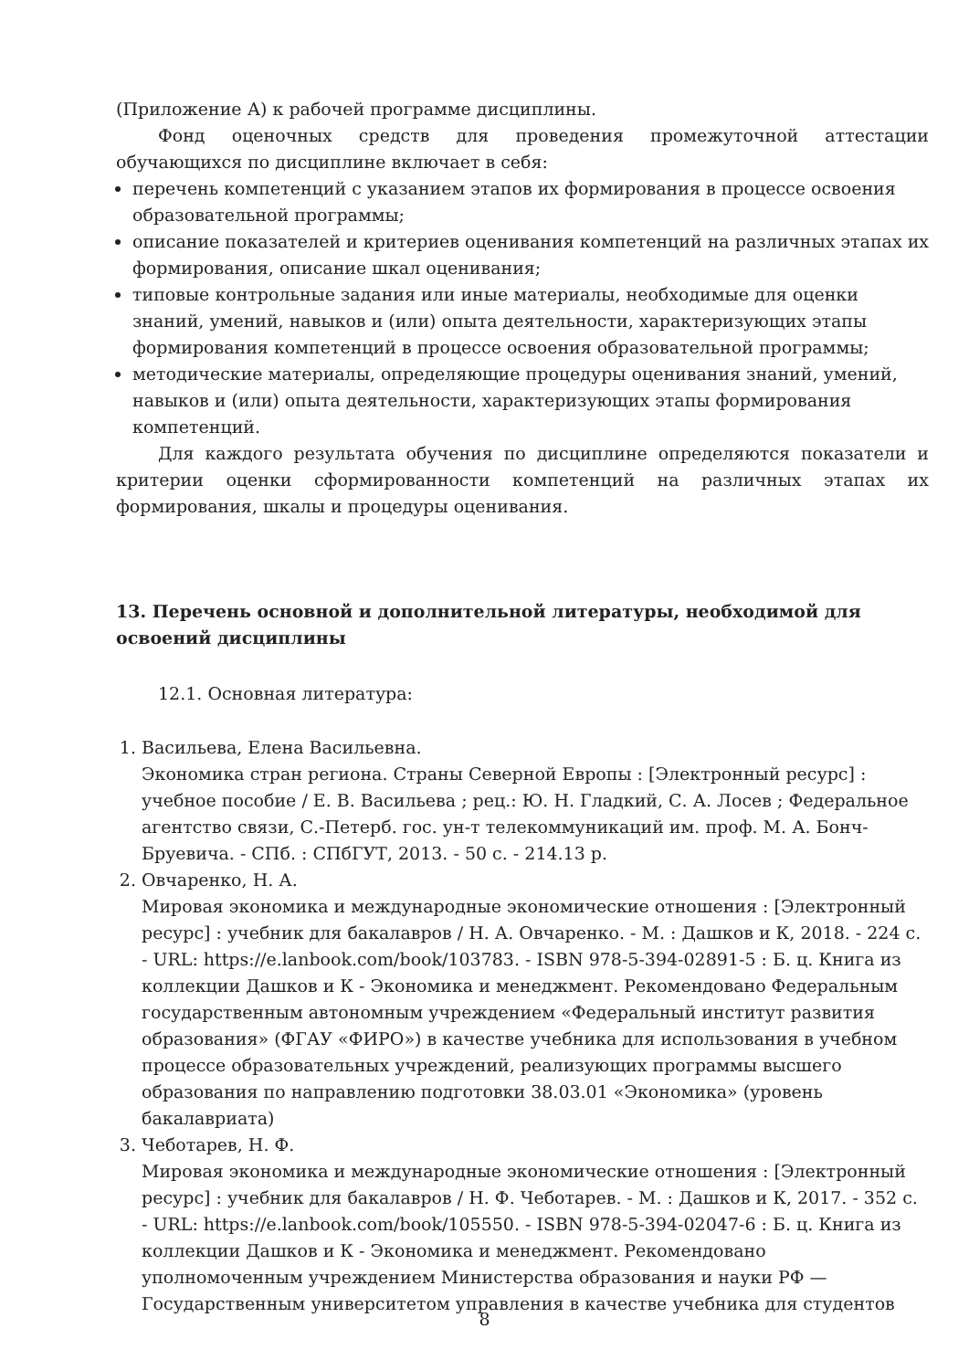(Приложение А) к рабочей программе дисциплины.
Фонд оценочных средств для проведения промежуточной аттестации обучающихся по дисциплине включает в себя:
перечень компетенций с указанием этапов их формирования в процессе освоения образовательной программы;
описание показателей и критериев оценивания компетенций на различных этапах их формирования, описание шкал оценивания;
типовые контрольные задания или иные материалы, необходимые для оценки знаний, умений, навыков и (или) опыта деятельности, характеризующих этапы формирования компетенций в процессе освоения образовательной программы;
методические материалы, определяющие процедуры оценивания знаний, умений, навыков и (или) опыта деятельности, характеризующих этапы формирования компетенций.
Для каждого результата обучения по дисциплине определяются показатели и критерии оценки сформированности компетенций на различных этапах их формирования, шкалы и процедуры оценивания.
13. Перечень основной и дополнительной литературы, необходимой для освоений дисциплины
12.1. Основная литература:
1. Васильева, Елена Васильевна.
Экономика стран региона. Страны Северной Европы : [Электронный ресурс] : учебное пособие / Е. В. Васильева ; рец.: Ю. Н. Гладкий, С. А. Лосев ; Федеральное агентство связи, С.-Петерб. гос. ун-т телекоммуникаций им. проф. М. А. Бонч-Бруевича. - СПб. : СПбГУТ, 2013. - 50 с. - 214.13 р.
2. Овчаренко, Н. А.
Мировая экономика и международные экономические отношения : [Электронный ресурс] : учебник для бакалавров / Н. А. Овчаренко. - М. : Дашков и К, 2018. - 224 с. - URL: https://e.lanbook.com/book/103783. - ISBN 978-5-394-02891-5 : Б. ц. Книга из коллекции Дашков и К - Экономика и менеджмент. Рекомендовано Федеральным государственным автономным учреждением «Федеральный институт развития образования» (ФГАУ «ФИРО») в качестве учебника для использования в учебном процессе образовательных учреждений, реализующих программы высшего образования по направлению подготовки 38.03.01 «Экономика» (уровень бакалавриата)
3. Чеботарев, Н. Ф.
Мировая экономика и международные экономические отношения : [Электронный ресурс] : учебник для бакалавров / Н. Ф. Чеботарев. - М. : Дашков и К, 2017. - 352 с. - URL: https://e.lanbook.com/book/105550. - ISBN 978-5-394-02047-6 : Б. ц. Книга из коллекции Дашков и К - Экономика и менеджмент. Рекомендовано уполномоченным учреждением Министерства образования и науки РФ — Государственным университетом управления в качестве учебника для студентов
8